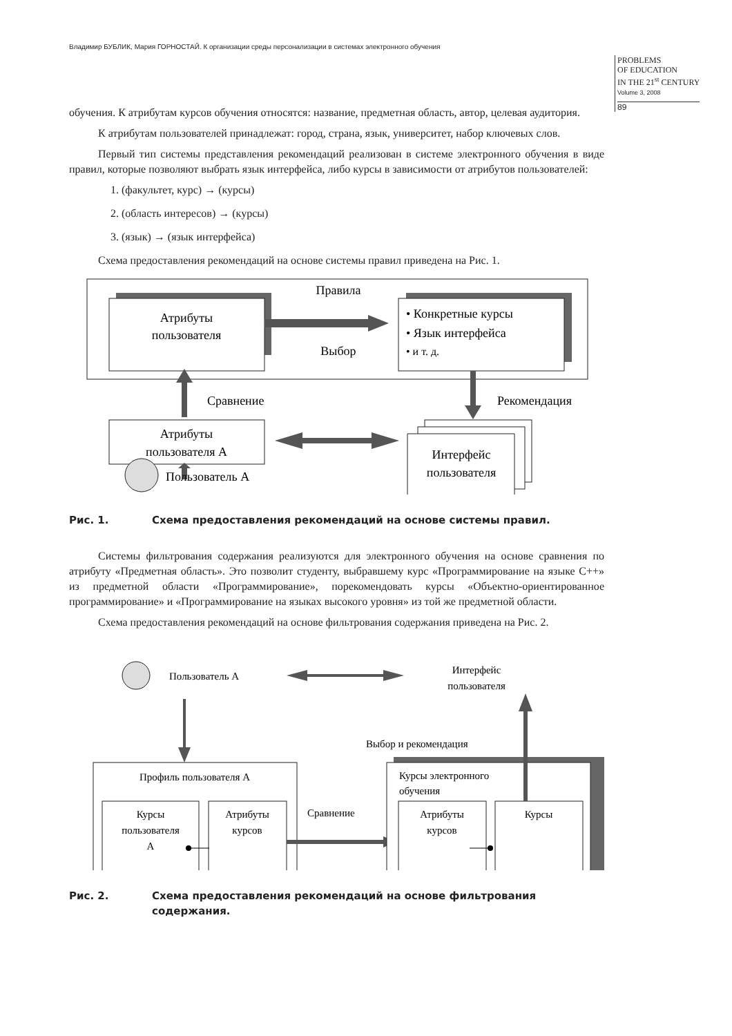Владимир БУБЛИК, Мария ГОРНОСТАЙ. К организации среды персонализации в системах электронного обучения
PROBLEMS
OF EDUCATION
IN THE 21<sup>st</sup> CENTURY
Volume 3, 2008
89
обучения. К атрибутам курсов обучения относятся: название, предметная область, автор, целевая аудитория.
К атрибутам пользователей принадлежат: город, страна, язык, университет, набор ключевых слов.
Первый тип системы представления рекомендаций реализован в системе электронного обучения в виде правил, которые позволяют выбрать язык интерфейса, либо курсы в зависимости от атрибутов пользователей:
1. (факультет, курс) → (курсы)
2. (область интересов) → (курсы)
3. (язык) → (язык интерфейса)
Схема предоставления рекомендаций на основе системы правил приведена на Рис. 1.
Атрибуты
пользователя
Правила
Выбор
• Конкретные курсы
• Язык интерфейса
• и т. д.
Сравнение
Рекомендация
Атрибуты
пользователя А
Интерфейс
пользователя
Пользователь А
Рис. 1. Схема предоставления рекомендаций на основе системы правил.
Системы фильтрования содержания реализуются для электронного обучения на основе сравнения по атрибуту «Предметная область». Это позволит студенту, выбравшему курс «Программирование на языке С++» из предметной области «Программирование», порекомендовать курсы «Объектно-ориентированное программирование» и «Программирование на языках высокого уровня» из той же предметной области.
Схема предоставления рекомендаций на основе фильтрования содержания приведена на Рис. 2.
Пользователь А
Интерфейс
пользователя
Выбор и рекомендация
Профиль пользователя А
Курсы
пользователя
А
Атрибуты
курсов
Сравнение
Курсы электронного
обучения
Атрибуты
курсов
Курсы
Рис. 2. Схема предоставления рекомендаций на основе фильтрования содержания.